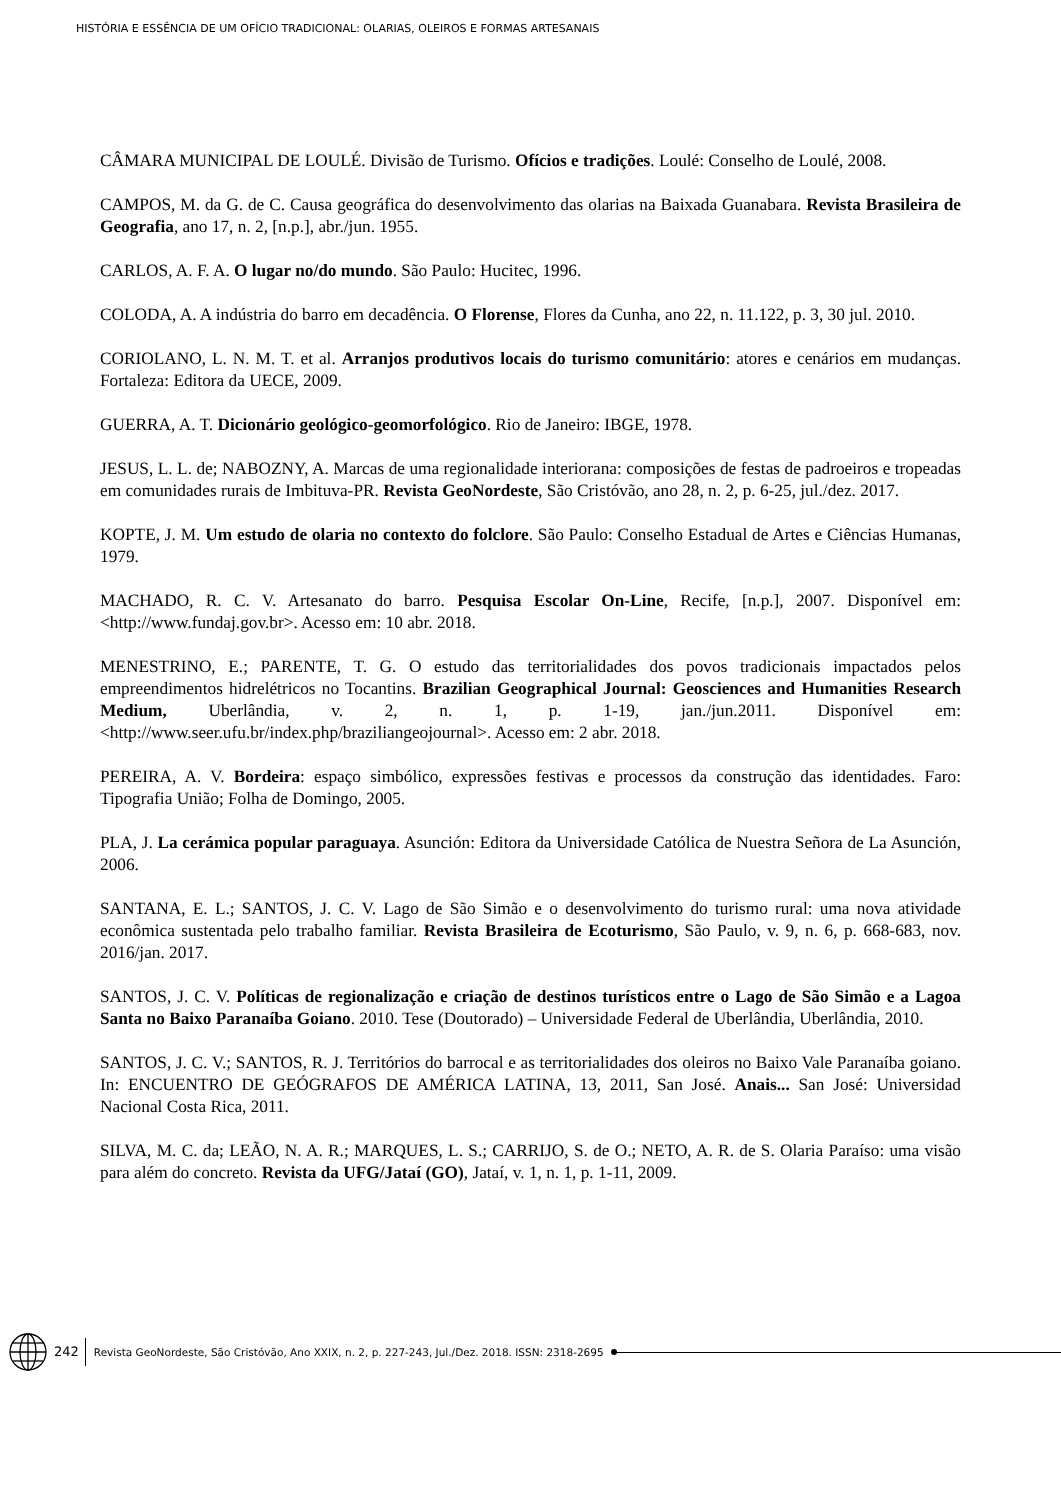HISTÓRIA E ESSÊNCIA DE UM OFÍCIO TRADICIONAL: OLARIAS, OLEIROS E FORMAS ARTESANAIS
CÂMARA MUNICIPAL DE LOULÉ. Divisão de Turismo. Ofícios e tradições. Loulé: Conselho de Loulé, 2008.
CAMPOS, M. da G. de C. Causa geográfica do desenvolvimento das olarias na Baixada Guanabara. Revista Brasileira de Geografia, ano 17, n. 2, [n.p.], abr./jun. 1955.
CARLOS, A. F. A. O lugar no/do mundo. São Paulo: Hucitec, 1996.
COLODA, A. A indústria do barro em decadência. O Florense, Flores da Cunha, ano 22, n. 11.122, p. 3, 30 jul. 2010.
CORIOLANO, L. N. M. T. et al. Arranjos produtivos locais do turismo comunitário: atores e cenários em mudanças. Fortaleza: Editora da UECE, 2009.
GUERRA, A. T. Dicionário geológico-geomorfológico. Rio de Janeiro: IBGE, 1978.
JESUS, L. L. de; NABOZNY, A. Marcas de uma regionalidade interiorana: composições de festas de padroeiros e tropeadas em comunidades rurais de Imbituva-PR. Revista GeoNordeste, São Cristóvão, ano 28, n. 2, p. 6-25, jul./dez. 2017.
KOPTE, J. M. Um estudo de olaria no contexto do folclore. São Paulo: Conselho Estadual de Artes e Ciências Humanas, 1979.
MACHADO, R. C. V. Artesanato do barro. Pesquisa Escolar On-Line, Recife, [n.p.], 2007. Disponível em: <http://www.fundaj.gov.br>. Acesso em: 10 abr. 2018.
MENESTRINO, E.; PARENTE, T. G. O estudo das territorialidades dos povos tradicionais impactados pelos empreendimentos hidrelétricos no Tocantins. Brazilian Geographical Journal: Geosciences and Humanities Research Medium, Uberlândia, v. 2, n. 1, p. 1-19, jan./jun.2011. Disponível em: <http://www.seer.ufu.br/index.php/braziliangeojournal>. Acesso em: 2 abr. 2018.
PEREIRA, A. V. Bordeira: espaço simbólico, expressões festivas e processos da construção das identidades. Faro: Tipografia União; Folha de Domingo, 2005.
PLA, J. La cerámica popular paraguaya. Asunción: Editora da Universidade Católica de Nuestra Señora de La Asunción, 2006.
SANTANA, E. L.; SANTOS, J. C. V. Lago de São Simão e o desenvolvimento do turismo rural: uma nova atividade econômica sustentada pelo trabalho familiar. Revista Brasileira de Ecoturismo, São Paulo, v. 9, n. 6, p. 668-683, nov. 2016/jan. 2017.
SANTOS, J. C. V. Políticas de regionalização e criação de destinos turísticos entre o Lago de São Simão e a Lagoa Santa no Baixo Paranaíba Goiano. 2010. Tese (Doutorado) – Universidade Federal de Uberlândia, Uberlândia, 2010.
SANTOS, J. C. V.; SANTOS, R. J. Territórios do barrocal e as territorialidades dos oleiros no Baixo Vale Paranaíba goiano. In: ENCUENTRO DE GEÓGRAFOS DE AMÉRICA LATINA, 13, 2011, San José. Anais... San José: Universidad Nacional Costa Rica, 2011.
SILVA, M. C. da; LEÃO, N. A. R.; MARQUES, L. S.; CARRIJO, S. de O.; NETO, A. R. de S. Olaria Paraíso: uma visão para além do concreto. Revista da UFG/Jataí (GO), Jataí, v. 1, n. 1, p. 1-11, 2009.
242 Revista GeoNordeste, São Cristóvão, Ano XXIX, n. 2, p. 227-243, Jul./Dez. 2018. ISSN: 2318-2695